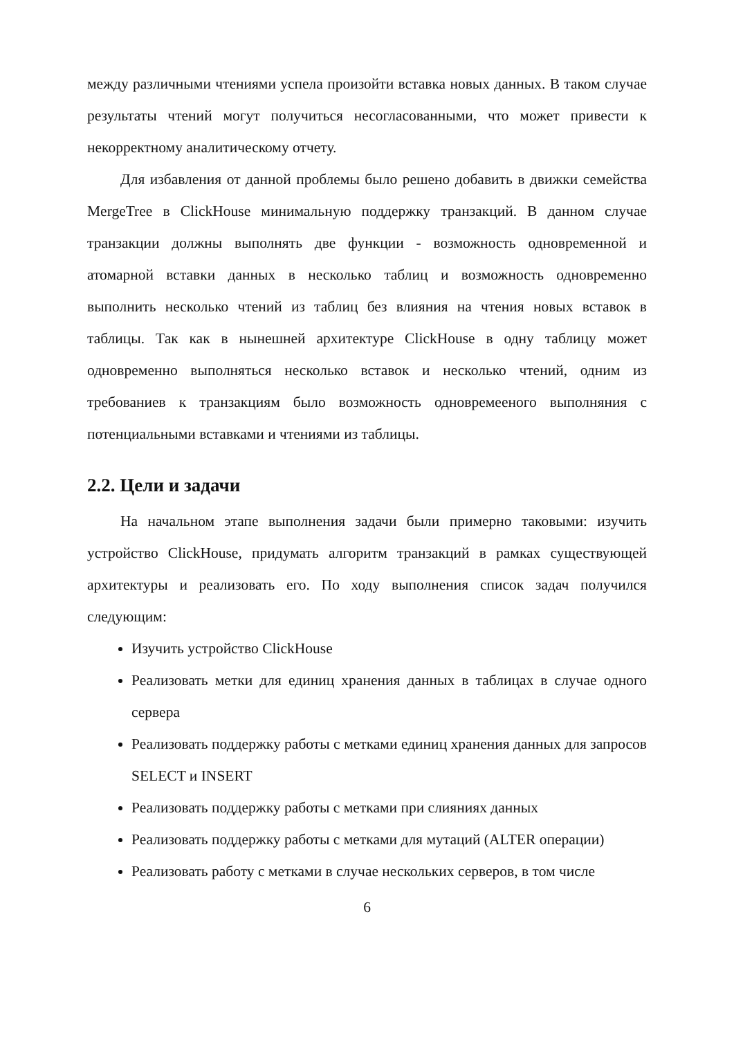между различными чтениями успела произойти вставка новых данных. В таком случае результаты чтений могут получиться несогласованными, что может привести к некорректному аналитическому отчету.
Для избавления от данной проблемы было решено добавить в движки семейства MergeTree в ClickHouse минимальную поддержку транзакций. В данном случае транзакции должны выполнять две функции - возможность одновременной и атомарной вставки данных в несколько таблиц и возможность одновременно выполнить несколько чтений из таблиц без влияния на чтения новых вставок в таблицы. Так как в нынешней архитектуре ClickHouse в одну таблицу может одновременно выполняться несколько вставок и несколько чтений, одним из требованиев к транзакциям было возможность одновремееного выполняния с потенциальными вставками и чтениями из таблицы.
2.2. Цели и задачи
На начальном этапе выполнения задачи были примерно таковыми: изучить устройство ClickHouse, придумать алгоритм транзакций в рамках существующей архитектуры и реализовать его. По ходу выполнения список задач получился следующим:
Изучить устройство ClickHouse
Реализовать метки для единиц хранения данных в таблицах в случае одного сервера
Реализовать поддержку работы с метками единиц хранения данных для запросов SELECT и INSERT
Реализовать поддержку работы с метками при слияниях данных
Реализовать поддержку работы с метками для мутаций (ALTER операции)
Реализовать работу с метками в случае нескольких серверов, в том числе
6